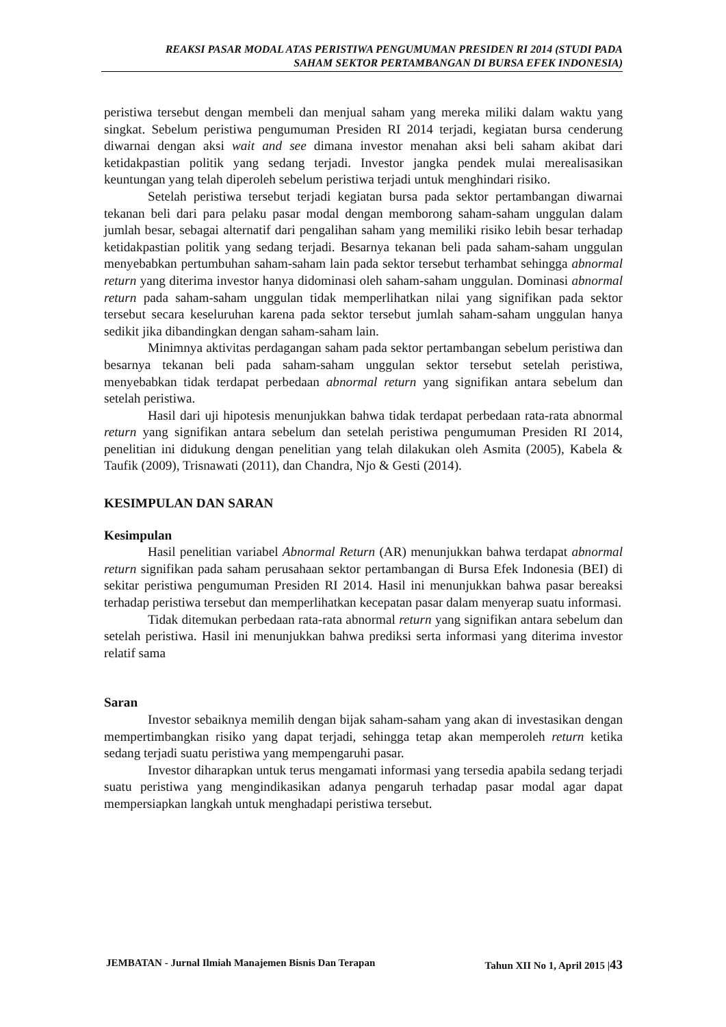REAKSI PASAR MODAL ATAS PERISTIWA PENGUMUMAN PRESIDEN RI 2014 (STUDI PADA
SAHAM SEKTOR PERTAMBANGAN DI BURSA EFEK INDONESIA)
peristiwa tersebut dengan membeli dan menjual saham yang mereka miliki dalam waktu yang singkat. Sebelum peristiwa pengumuman Presiden RI 2014 terjadi, kegiatan bursa cenderung diwarnai dengan aksi wait and see dimana investor menahan aksi beli saham akibat dari ketidakpastian politik yang sedang terjadi. Investor jangka pendek mulai merealisasikan keuntungan yang telah diperoleh sebelum peristiwa terjadi untuk menghindari risiko.
Setelah peristiwa tersebut terjadi kegiatan bursa pada sektor pertambangan diwarnai tekanan beli dari para pelaku pasar modal dengan memborong saham-saham unggulan dalam jumlah besar, sebagai alternatif dari pengalihan saham yang memiliki risiko lebih besar terhadap ketidakpastian politik yang sedang terjadi. Besarnya tekanan beli pada saham-saham unggulan menyebabkan pertumbuhan saham-saham lain pada sektor tersebut terhambat sehingga abnormal return yang diterima investor hanya didominasi oleh saham-saham unggulan. Dominasi abnormal return pada saham-saham unggulan tidak memperlihatkan nilai yang signifikan pada sektor tersebut secara keseluruhan karena pada sektor tersebut jumlah saham-saham unggulan hanya sedikit jika dibandingkan dengan saham-saham lain.
Minimnya aktivitas perdagangan saham pada sektor pertambangan sebelum peristiwa dan besarnya tekanan beli pada saham-saham unggulan sektor tersebut setelah peristiwa, menyebabkan tidak terdapat perbedaan abnormal return yang signifikan antara sebelum dan setelah peristiwa.
Hasil dari uji hipotesis menunjukkan bahwa tidak terdapat perbedaan rata-rata abnormal return yang signifikan antara sebelum dan setelah peristiwa pengumuman Presiden RI 2014, penelitian ini didukung dengan penelitian yang telah dilakukan oleh Asmita (2005), Kabela & Taufik (2009), Trisnawati (2011), dan Chandra, Njo & Gesti (2014).
KESIMPULAN DAN SARAN
Kesimpulan
Hasil penelitian variabel Abnormal Return (AR) menunjukkan bahwa terdapat abnormal return signifikan pada saham perusahaan sektor pertambangan di Bursa Efek Indonesia (BEI) di sekitar peristiwa pengumuman Presiden RI 2014. Hasil ini menunjukkan bahwa pasar bereaksi terhadap peristiwa tersebut dan memperlihatkan kecepatan pasar dalam menyerap suatu informasi.
Tidak ditemukan perbedaan rata-rata abnormal return yang signifikan antara sebelum dan setelah peristiwa. Hasil ini menunjukkan bahwa prediksi serta informasi yang diterima investor relatif sama
Saran
Investor sebaiknya memilih dengan bijak saham-saham yang akan di investasikan dengan mempertimbangkan risiko yang dapat terjadi, sehingga tetap akan memperoleh return ketika sedang terjadi suatu peristiwa yang mempengaruhi pasar.
Investor diharapkan untuk terus mengamati informasi yang tersedia apabila sedang terjadi suatu peristiwa yang mengindikasikan adanya pengaruh terhadap pasar modal agar dapat mempersiapkan langkah untuk menghadapi peristiwa tersebut.
JEMBATAN - Jurnal Ilmiah Manajemen Bisnis Dan Terapan Tahun XII No 1, April 2015 |43